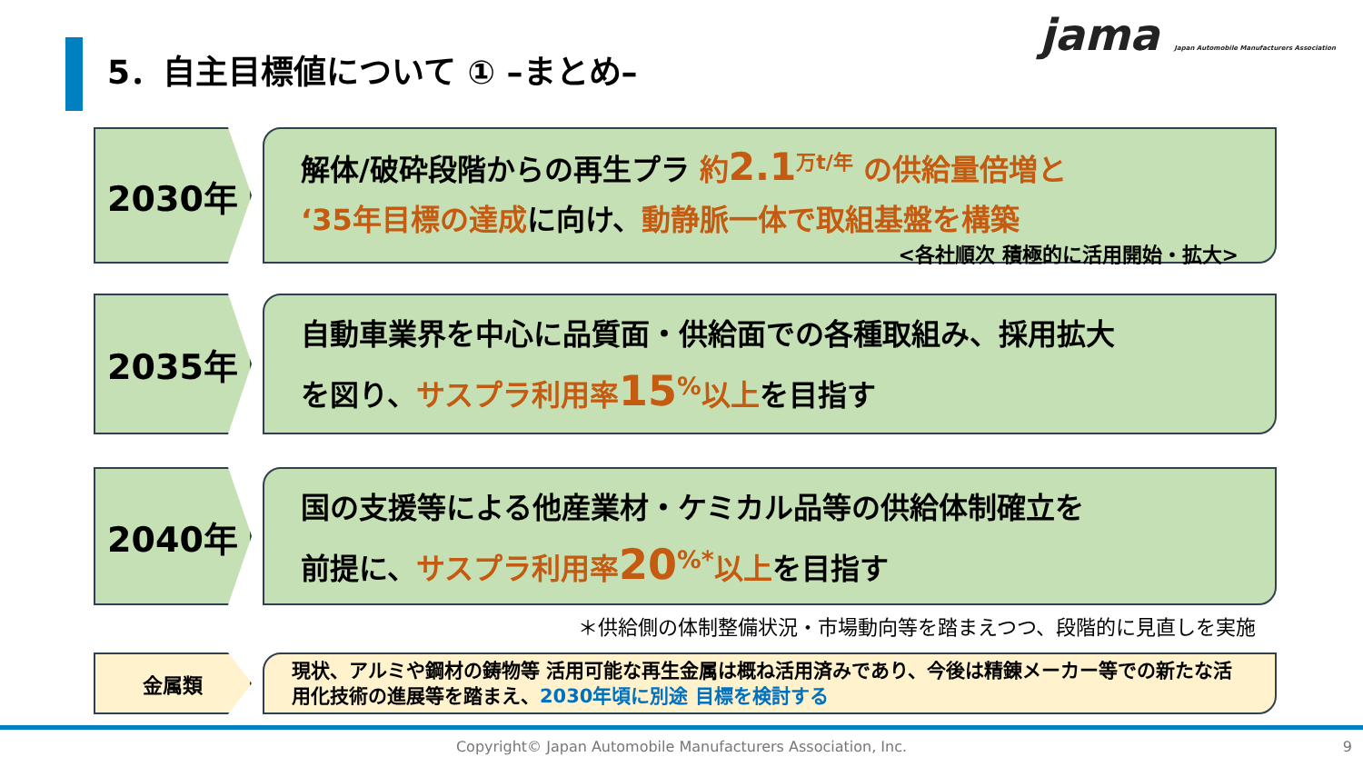5．自主目標値について ① –まとめ–
jama Japan Automobile Manufacturers Association
2030年
解体/破砕段階からの再生プラ 約2.1<sup>万t/年</sup> の供給量倍増と
‘35年目標の達成に向け、動静脈一体で取組基盤を構築
<各社順次 積極的に活用開始・拡大>
2035年
自動車業界を中心に品質面・供給面での各種取組み、採用拡大
を図り、サスプラ利用率15<sup>%</sup>以上を目指す
2040年
国の支援等による他産業材・ケミカル品等の供給体制確立を
前提に、サスプラ利用率20<sup>%*</sup>以上を目指す
＊供給側の体制整備状況・市場動向等を踏まえつつ、段階的に見直しを実施
金属類
現状、アルミや鋼材の鋳物等 活用可能な再生金属は概ね活用済みであり、今後は精錬メーカー等での新たな活用化技術の進展等を踏まえ、2030年頃に別途 目標を検討する
Copyright© Japan Automobile Manufacturers Association, Inc. 9